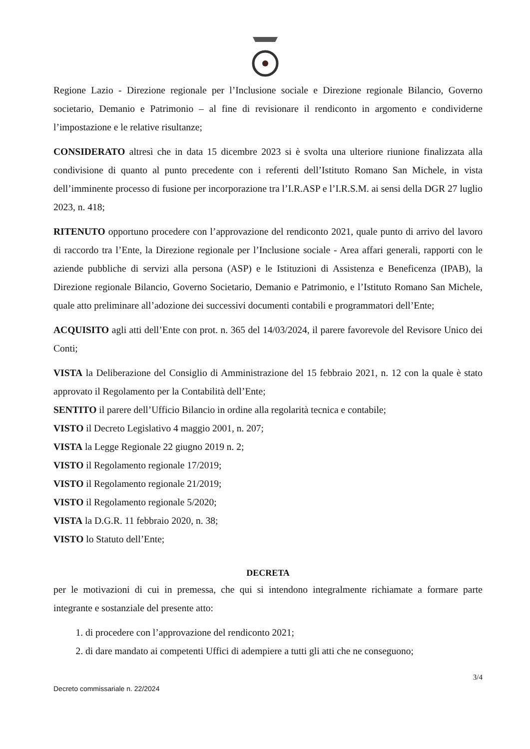Regione Lazio - Direzione regionale per l’Inclusione sociale e Direzione regionale Bilancio, Governo societario, Demanio e Patrimonio – al fine di revisionare il rendiconto in argomento e condividerne l’impostazione e le relative risultanze;
CONSIDERATO altresì che in data 15 dicembre 2023 si è svolta una ulteriore riunione finalizzata alla condivisione di quanto al punto precedente con i referenti dell’Istituto Romano San Michele, in vista dell’imminente processo di fusione per incorporazione tra l’I.R.ASP e l’I.R.S.M. ai sensi della DGR 27 luglio 2023, n. 418;
RITENUTO opportuno procedere con l’approvazione del rendiconto 2021, quale punto di arrivo del lavoro di raccordo tra l’Ente, la Direzione regionale per l’Inclusione sociale - Area affari generali, rapporti con le aziende pubbliche di servizi alla persona (ASP) e le Istituzioni di Assistenza e Beneficenza (IPAB), la Direzione regionale Bilancio, Governo Societario, Demanio e Patrimonio, e l’Istituto Romano San Michele, quale atto preliminare all’adozione dei successivi documenti contabili e programmatori dell’Ente;
ACQUISITO agli atti dell’Ente con prot. n. 365 del 14/03/2024, il parere favorevole del Revisore Unico dei Conti;
VISTA la Deliberazione del Consiglio di Amministrazione del 15 febbraio 2021, n. 12 con la quale è stato approvato il Regolamento per la Contabilità dell’Ente;
SENTITO il parere dell’Ufficio Bilancio in ordine alla regolarità tecnica e contabile;
VISTO il Decreto Legislativo 4 maggio 2001, n. 207;
VISTA la Legge Regionale 22 giugno 2019 n. 2;
VISTO il Regolamento regionale 17/2019;
VISTO il Regolamento regionale 21/2019;
VISTO il Regolamento regionale 5/2020;
VISTA la D.G.R. 11 febbraio 2020, n. 38;
VISTO lo Statuto dell’Ente;
DECRETA
per le motivazioni di cui in premessa, che qui si intendono integralmente richiamate a formare parte integrante e sostanziale del presente atto:
1. di procedere con l’approvazione del rendiconto 2021;
2. di dare mandato ai competenti Uffici di adempiere a tutti gli atti che ne conseguono;
3/4
Decreto commissariale n. 22/2024